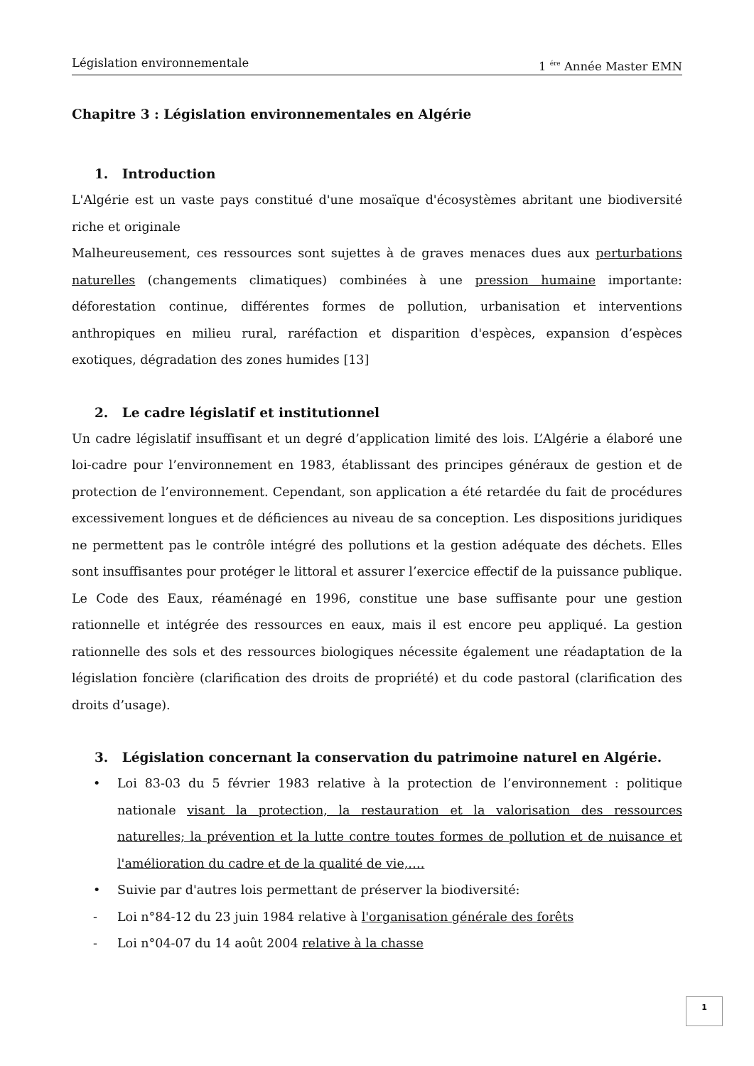Législation environnementale 1 <sup>ére</sup> Année Master EMN
Chapitre 3 : Législation environnementales en Algérie
1. Introduction
L'Algérie est un vaste pays constitué d'une mosaïque d'écosystèmes abritant une biodiversité riche et originale
Malheureusement, ces ressources sont sujettes à de graves menaces dues aux perturbations naturelles (changements climatiques) combinées à une pression humaine importante: déforestation continue, différentes formes de pollution, urbanisation et interventions anthropiques en milieu rural, raréfaction et disparition d'espèces, expansion d’espèces exotiques, dégradation des zones humides [13]
2. Le cadre législatif et institutionnel
Un cadre législatif insuffisant et un degré d’application limité des lois. L’Algérie a élaboré une loi-cadre pour l’environnement en 1983, établissant des principes généraux de gestion et de protection de l’environnement. Cependant, son application a été retardée du fait de procédures excessivement longues et de déficiences au niveau de sa conception. Les dispositions juridiques ne permettent pas le contrôle intégré des pollutions et la gestion adéquate des déchets. Elles sont insuffisantes pour protéger le littoral et assurer l’exercice effectif de la puissance publique. Le Code des Eaux, réaménagé en 1996, constitue une base suffisante pour une gestion rationnelle et intégrée des ressources en eaux, mais il est encore peu appliqué. La gestion rationnelle des sols et des ressources biologiques nécessite également une réadaptation de la législation foncière (clarification des droits de propriété) et du code pastoral (clarification des droits d’usage).
3. Législation concernant la conservation du patrimoine naturel en Algérie.
• Loi 83-03 du 5 février 1983 relative à la protection de l’environnement : politique nationale visant la protection, la restauration et la valorisation des ressources naturelles; la prévention et la lutte contre toutes formes de pollution et de nuisance et l'amélioration du cadre et de la qualité de vie,….
• Suivie par d'autres lois permettant de préserver la biodiversité:
- Loi n°84-12 du 23 juin 1984 relative à l'organisation générale des forêts
- Loi n°04-07 du 14 août 2004 relative à la chasse
1